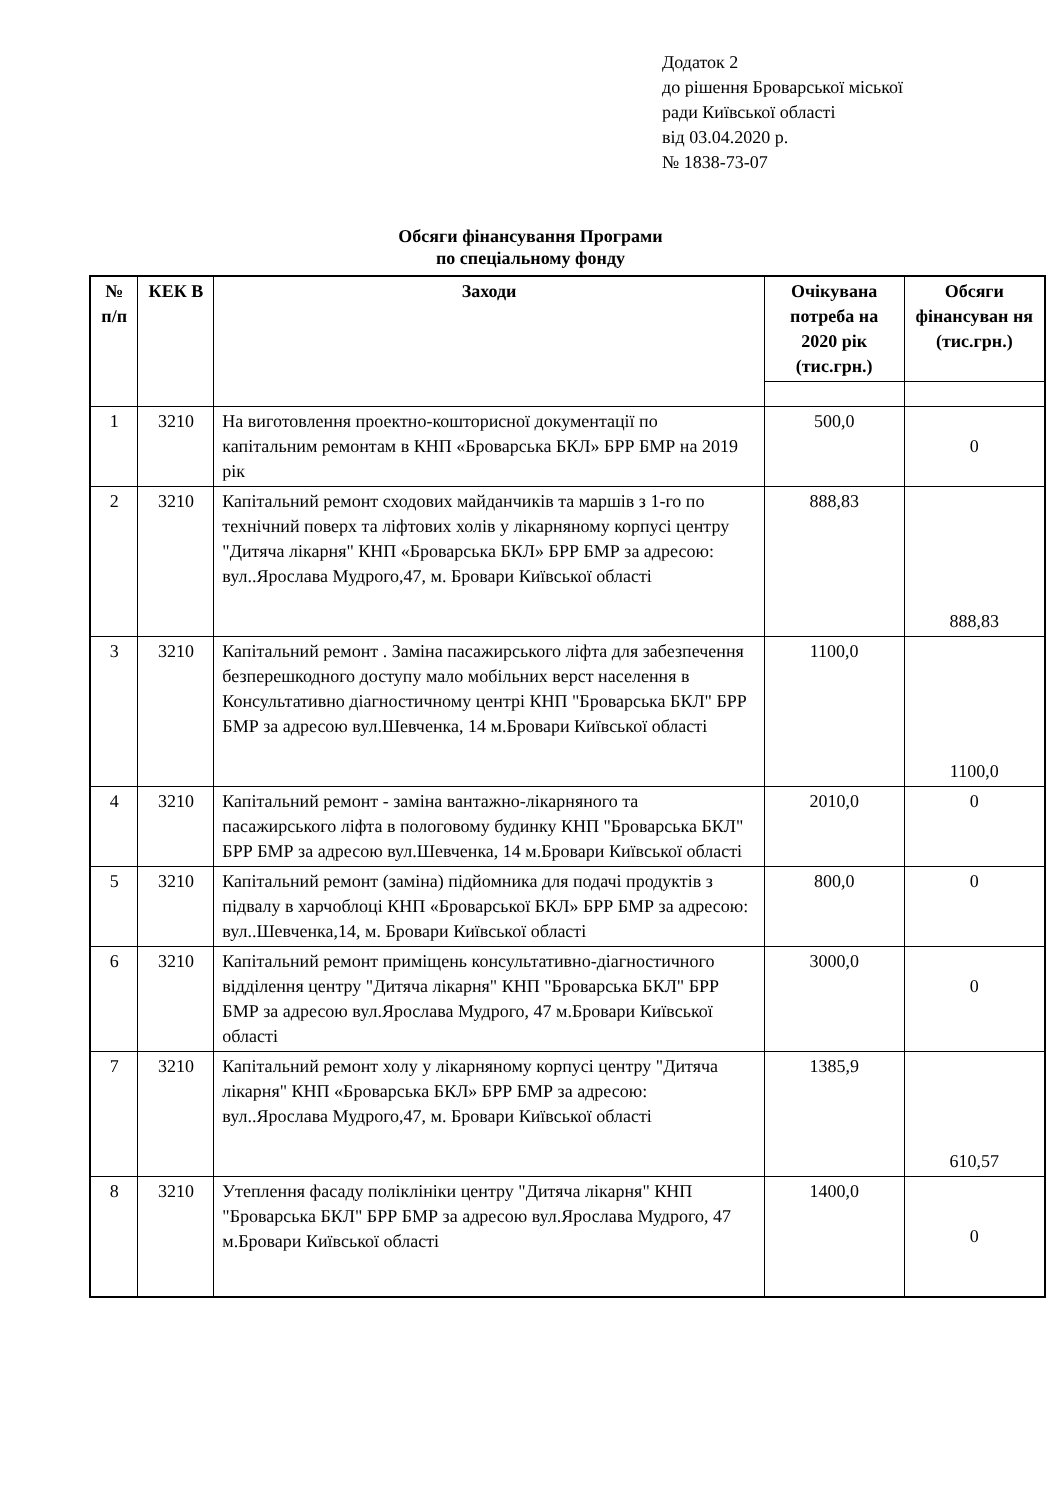Додаток 2
до рішення Броварської міської
ради Київської області
від 03.04.2020 р.
№ 1838-73-07
Обсяги фінансування Програми
по спеціальному фонду
| № п/п | КЕК В | Заходи | Очікувана потреба на 2020 рік (тис.грн.) | Обсяги фінансуван ня (тис.грн.) |
| --- | --- | --- | --- | --- |
| 1 | 3210 | На виготовлення проектно-кошторисної документації по капітальним ремонтам в КНП «Броварська БКЛ» БРР БМР на 2019 рік | 500,0 | 0 |
| 2 | 3210 | Капітальний ремонт сходових майданчиків та маршів з 1-го по технічний поверх та ліфтових холів у лікарняному корпусі центру "Дитяча лікарня" КНП «Броварська БКЛ» БРР БМР за адресою: вул..Ярослава Мудрого,47, м. Бровари Київської області | 888,83 | 888,83 |
| 3 | 3210 | Капітальний ремонт . Заміна пасажирського ліфта для забезпечення безперешкодного доступу мало мобільних верст населення в Консультативно діагностичному центрі КНП "Броварська БКЛ" БРР БМР за адресою вул.Шевченка, 14 м.Бровари Київської області | 1100,0 | 1100,0 |
| 4 | 3210 | Капітальний ремонт - заміна вантажно-лікарняного та пасажирського ліфта в пологовому будинку КНП "Броварська БКЛ" БРР БМР за адресою вул.Шевченка, 14 м.Бровари Київської області | 2010,0 | 0 |
| 5 | 3210 | Капітальний ремонт (заміна) підйомника для подачі продуктів з підвалу в харчоблоці КНП «Броварської БКЛ» БРР БМР за адресою: вул..Шевченка,14, м. Бровари Київської області | 800,0 | 0 |
| 6 | 3210 | Капітальний ремонт приміщень консультативно-діагностичного відділення центру "Дитяча лікарня" КНП "Броварська БКЛ" БРР БМР за адресою вул.Ярослава Мудрого, 47 м.Бровари Київської області | 3000,0 | 0 |
| 7 | 3210 | Капітальний ремонт холу у лікарняному корпусі центру "Дитяча лікарня" КНП «Броварська БКЛ» БРР БМР за адресою: вул..Ярослава Мудрого,47, м. Бровари Київської області | 1385,9 | 610,57 |
| 8 | 3210 | Утеплення фасаду поліклініки центру "Дитяча лікарня" КНП "Броварська БКЛ" БРР БМР за адресою вул.Ярослава Мудрого, 47 м.Бровари Київської області | 1400,0 | 0 |